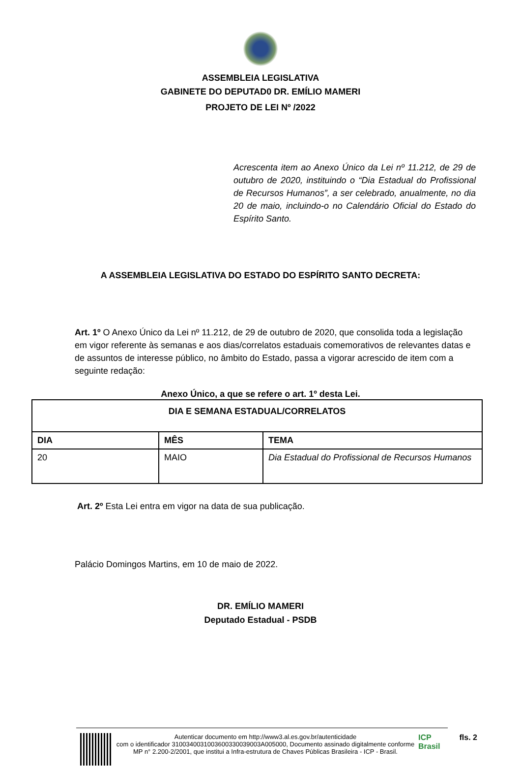ASSEMBLEIA LEGISLATIVA
GABINETE DO DEPUTAD0 DR. EMÍLIO MAMERI
PROJETO DE LEI Nº /2022
Acrescenta item ao Anexo Único da Lei nº 11.212, de 29 de outubro de 2020, instituindo o “Dia Estadual do Profissional de Recursos Humanos”, a ser celebrado, anualmente, no dia 20 de maio, incluindo-o no Calendário Oficial do Estado do Espírito Santo.
A ASSEMBLEIA LEGISLATIVA DO ESTADO DO ESPÍRITO SANTO DECRETA:
Art. 1º O Anexo Único da Lei nº 11.212, de 29 de outubro de 2020, que consolida toda a legislação em vigor referente às semanas e aos dias/correlatos estaduais comemorativos de relevantes datas e de assuntos de interesse público, no âmbito do Estado, passa a vigorar acrescido de item com a seguinte redação:
Anexo Único, a que se refere o art. 1º desta Lei.
| DIA E SEMANA ESTADUAL/CORRELATOS | | |
| --- | --- | --- |
| DIA | MÊS | TEMA |
| 20 | MAIO | Dia Estadual do Profissional de Recursos Humanos |
Art. 2º Esta Lei entra em vigor na data de sua publicação.
Palácio Domingos Martins, em 10 de maio de 2022.
DR. EMÍLIO MAMERI
Deputado Estadual - PSDB
Autenticar documento em http://www3.al.es.gov.br/autenticidade
com o identificador 310034003100360033003900​3A005000, Documento assinado digitalmente conforme MP n° 2.200-2/2001, que institui a Infra-estrutura de Chaves Públicas Brasileira - ICP - Brasil.
ICP
Brasil
fls. 2